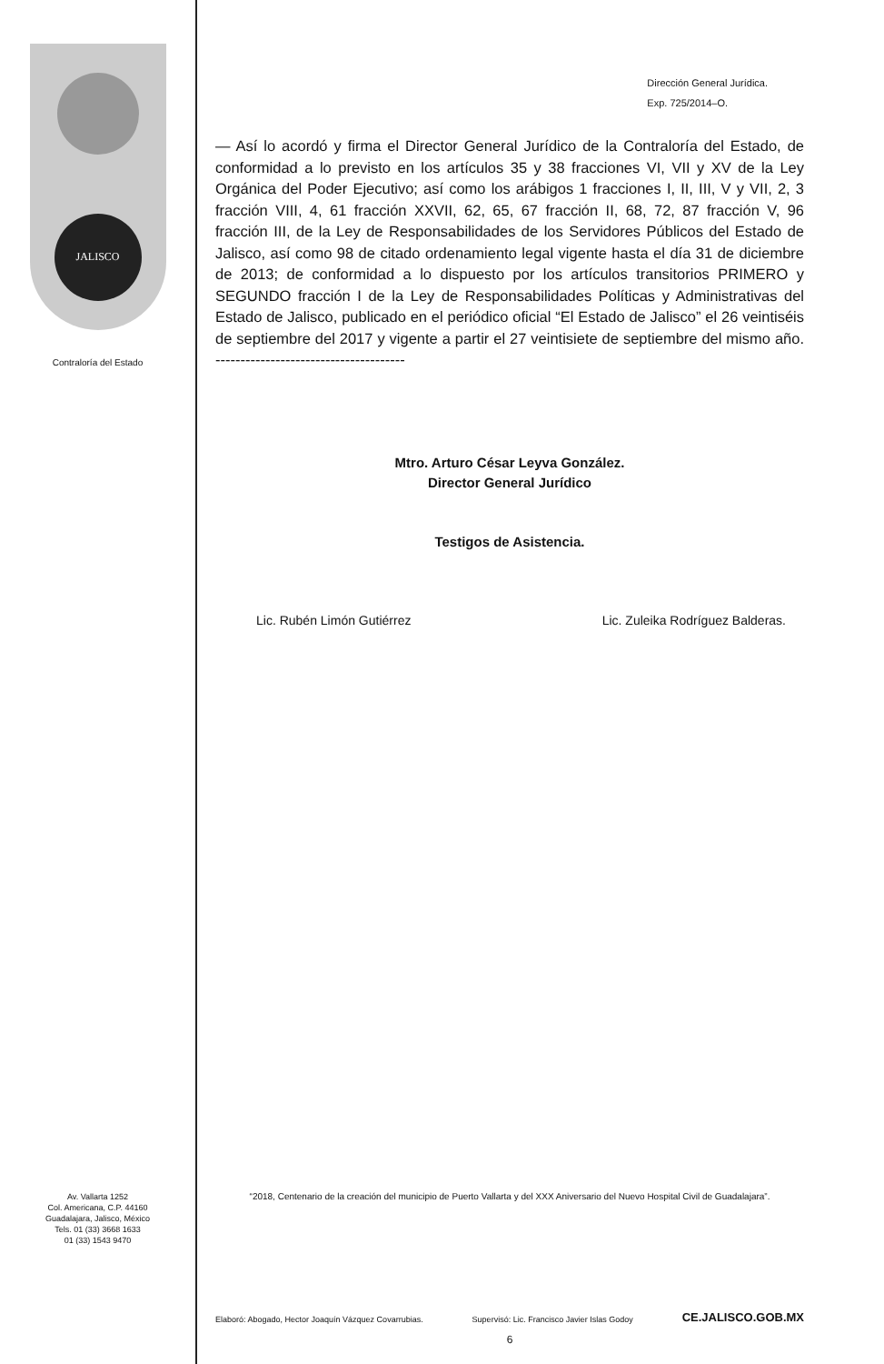JALISCO
Contraloría del Estado
Av. Vallarta 1252
Col. Americana, C.P. 44160
Guadalajara, Jalisco, México
Tels. 01 (33) 3668 1633
01 (33) 1543 9470
Dirección General Jurídica.
Exp. 725/2014–O.
— Así lo acordó y firma el Director General Jurídico de la Contraloría del Estado, de conformidad a lo previsto en los artículos 35 y 38 fracciones VI, VII y XV de la Ley Orgánica del Poder Ejecutivo; así como los arábigos 1 fracciones I, II, III, V y VII, 2, 3 fracción VIII, 4, 61 fracción XXVII, 62, 65, 67 fracción II, 68, 72, 87 fracción V, 96 fracción III, de la Ley de Responsabilidades de los Servidores Públicos del Estado de Jalisco, así como 98 de citado ordenamiento legal vigente hasta el día 31 de diciembre de 2013; de conformidad a lo dispuesto por los artículos transitorios PRIMERO y SEGUNDO fracción I de la Ley de Responsabilidades Políticas y Administrativas del Estado de Jalisco, publicado en el periódico oficial “El Estado de Jalisco” el 26 veintiséis de septiembre del 2017 y vigente a partir el 27 veintisiete de septiembre del mismo año. --------------------------------------
Mtro. Arturo César Leyva González.
Director General Jurídico
Testigos de Asistencia.
Lic. Rubén Limón Gutiérrez Lic. Zuleika Rodríguez Balderas.
“2018, Centenario de la creación del municipio de Puerto Vallarta y del XXX Aniversario del Nuevo Hospital Civil de Guadalajara”.
Elaboró: Abogado, Hector Joaquín Vázquez Covarrubias. Supervisó: Lic. Francisco Javier Islas Godoy CE.JALISCO.GOB.MX
6